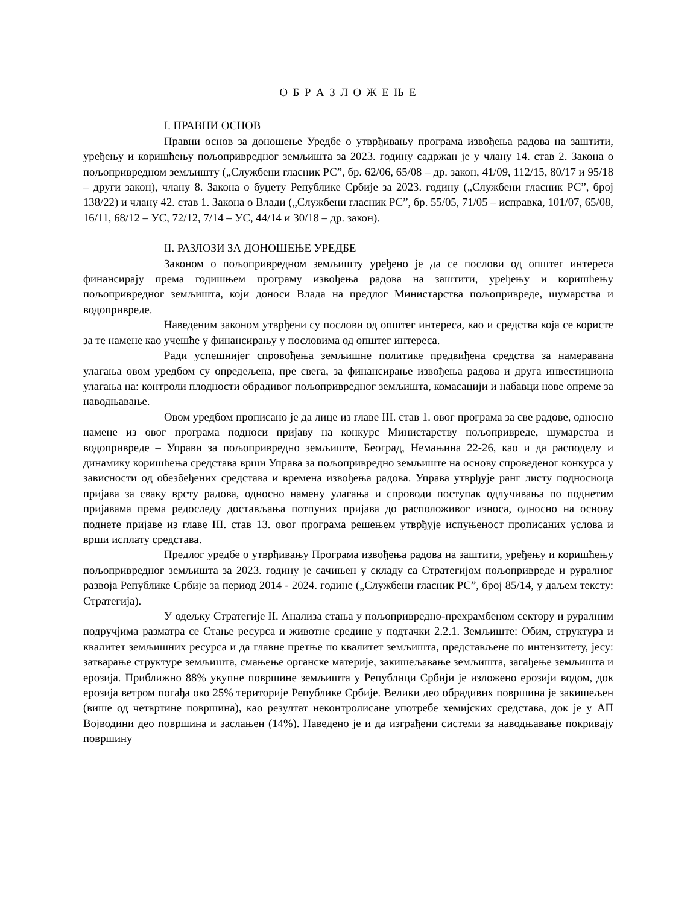О Б Р А З Л О Ж Е Њ Е
I. ПРАВНИ ОСНОВ
Правни основ за доношење Уредбе о утврђивању програма извођења радова на заштити, уређењу и коришћењу пољопривредног земљишта за 2023. годину садржан је у члану 14. став 2. Закона о пољопривредном земљишту („Службени гласник РС”, бр. 62/06, 65/08 – др. закон, 41/09, 112/15, 80/17 и 95/18 – други закон), члану 8. Закона о буџету Републике Србије за 2023. годину („Службени гласник РС”, број 138/22) и члану 42. став 1. Закона о Влади („Службени гласник РС”, бр. 55/05, 71/05 – исправка, 101/07, 65/08, 16/11, 68/12 – УС, 72/12, 7/14 – УС, 44/14 и 30/18 – др. закон).
II. РАЗЛОЗИ ЗА ДОНОШЕЊЕ УРЕДБЕ
Законом о пољопривредном земљишту уређено је да се послови од општег интереса финансирају према годишњем програму извођења радова на заштити, уређењу и коришћењу пољопривредног земљишта, који доноси Влада на предлог Министарства пољопривреде, шумарства и водопривреде.
Наведеним законом утврђени су послови од општег интереса, као и средства која се користе за те намене као учешће у финансирању у пословима од општег интереса.
Ради успешнијег спровођења земљишне политике предвиђена средства за намеравана улагања овом уредбом су опредељена, пре свега, за финансирање извођења радова и друга инвестициона улагања на: контроли плодности обрадивог пољопривредног земљишта, комасацији и набавци нове опреме за наводњавање.
Овом уредбом прописано је да лице из главе III. став 1. овог програма за све радове, односно намене из овог програма подноси пријаву на конкурс Министарству пољопривреде, шумарства и водопривреде – Управи за пољопривредно земљиште, Београд, Немањина 22-26, као и да расподелу и динамику коришћења средстава врши Управа за пољопривредно земљиште на основу спроведеног конкурса у зависности од обезбеђених средстава и времена извођења радова. Управа утврђује ранг листу подносиоца пријава за сваку врсту радова, односно намену улагања и спроводи поступак одлучивања по поднетим пријавама према редоследу достављања потпуних пријава до расположивог износа, односно на основу поднете пријаве из главе III. став 13. овог програма решењем утврђује испуњеност прописаних услова и врши исплату средстава.
Предлог уредбе о утврђивању Програма извођења радова на заштити, уређењу и коришћењу пољопривредног земљишта за 2023. годину је сачињен у складу са Стратегијом пољопривреде и руралног развоја Републике Србије за период 2014 - 2024. године („Службени гласник РС”, број 85/14, у даљем тексту: Стратегија).
У одељку Стратегије II. Анализа стања у пољопривредно-прехрамбеном сектору и руралним подручјима разматра се Стање ресурса и животне средине у подтачки 2.2.1. Земљиште: Обим, структура и квалитет земљишних ресурса и да главне претње по квалитет земљишта, представљене по интензитету, јесу: затварање структуре земљишта, смањење органске материје, закишељавање земљишта, загађење земљишта и ерозија. Приближно 88% укупне површине земљишта у Републици Србији је изложено ерозији водом, док ерозија ветром погађа око 25% територије Републике Србије. Велики део обрадивих површина је закишељен (више од четвртине површина), као резултат неконтролисане употребе хемијских средстава, док је у АП Војводини део површина и заслањен (14%). Наведено је и да изграђени системи за наводњавање покривају површину